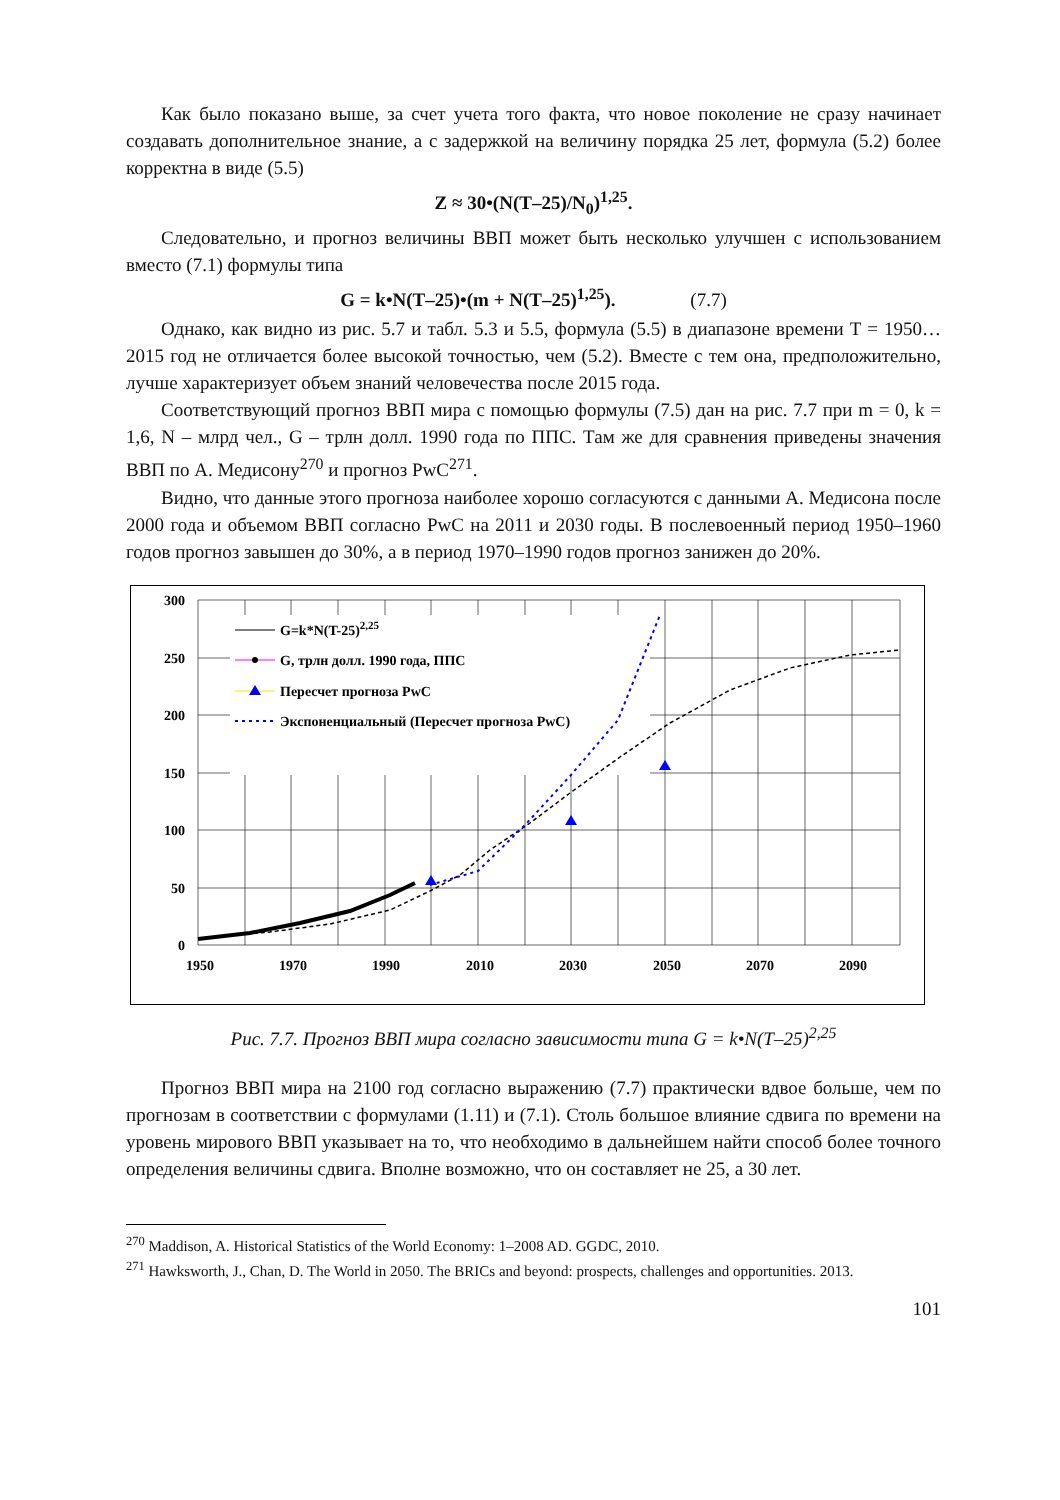Как было показано выше, за счет учета того факта, что новое поколение не сразу начинает создавать дополнительное знание, а с задержкой на величину порядка 25 лет, формула (5.2) более корректна в виде (5.5)
Z ≈ 30•(N(T–25)/N<sub>0</sub>)<sup>1,25</sup>.
Следовательно, и прогноз величины ВВП может быть несколько улучшен с использованием вместо (7.1) формулы типа
G = k•N(T–25)•(m + N(T–25)<sup>1,25</sup>). (7.7)
Однако, как видно из рис. 5.7 и табл. 5.3 и 5.5, формула (5.5) в диапазоне времени T = 1950…2015 год не отличается более высокой точностью, чем (5.2). Вместе с тем она, предположительно, лучше характеризует объем знаний человечества после 2015 года.
Соответствующий прогноз ВВП мира с помощью формулы (7.5) дан на рис. 7.7 при m = 0, k = 1,6, N – млрд чел., G – трлн долл. 1990 года по ППС. Там же для сравнения приведены значения ВВП по А. Медисону<sup>270</sup> и прогноз PwC<sup>271</sup>.
Видно, что данные этого прогноза наиболее хорошо согласуются с данными А. Медисона после 2000 года и объемом ВВП согласно PwC на 2011 и 2030 годы. В послевоенный период 1950–1960 годов прогноз завышен до 30%, а в период 1970–1990 годов прогноз занижен до 20%.
300
250
200
150
100
50
0
1950
1970
1990
2010
2030
2050
2070
2090
G=k*N(T-25)2,25
G, трлн долл. 1990 года, ППС
Пересчет прогноза PwC
Экспоненциальный (Пересчет прогноза PwC)
Рис. 7.7. Прогноз ВВП мира согласно зависимости типа G = k•N(T–25)<sup>2,25</sup>
Прогноз ВВП мира на 2100 год согласно выражению (7.7) практически вдвое больше, чем по прогнозам в соответствии с формулами (1.11) и (7.1). Столь большое влияние сдвига по времени на уровень мирового ВВП указывает на то, что необходимо в дальнейшем найти способ более точного определения величины сдвига. Вполне возможно, что он составляет не 25, а 30 лет.
<sup>270</sup> Maddison, A. Historical Statistics of the World Economy: 1–2008 AD. GGDC, 2010.
<sup>271</sup> Hawksworth, J., Chan, D. The World in 2050. The BRICs and beyond: prospects, challenges and opportunities. 2013.
101